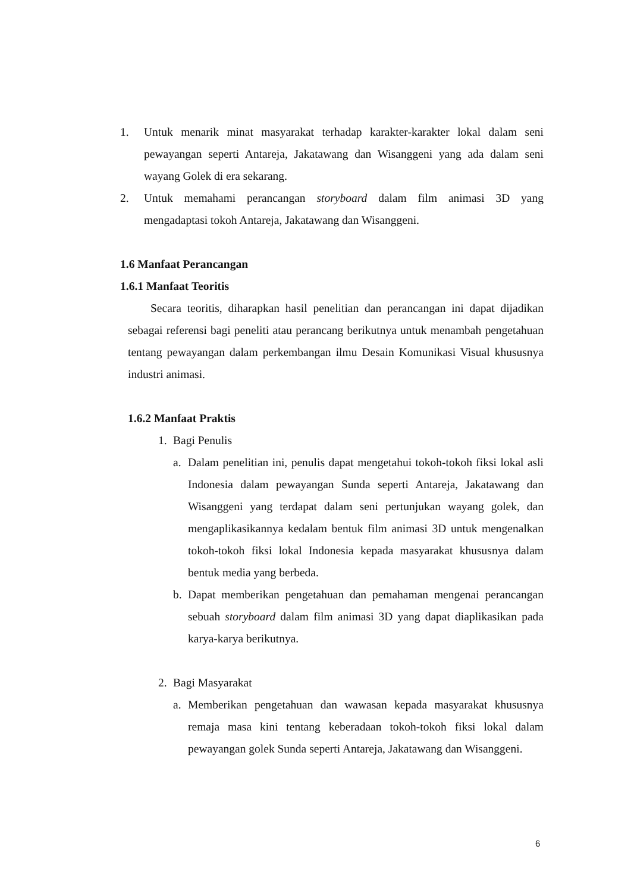1. Untuk menarik minat masyarakat terhadap karakter-karakter lokal dalam seni pewayangan seperti Antareja, Jakatawang dan Wisanggeni yang ada dalam seni wayang Golek di era sekarang.
2. Untuk memahami perancangan storyboard dalam film animasi 3D yang mengadaptasi tokoh Antareja, Jakatawang dan Wisanggeni.
1.6 Manfaat Perancangan
1.6.1 Manfaat Teoritis
Secara teoritis, diharapkan hasil penelitian dan perancangan ini dapat dijadikan sebagai referensi bagi peneliti atau perancang berikutnya untuk menambah pengetahuan tentang pewayangan dalam perkembangan ilmu Desain Komunikasi Visual khususnya industri animasi.
1.6.2 Manfaat Praktis
1. Bagi Penulis
a. Dalam penelitian ini, penulis dapat mengetahui tokoh-tokoh fiksi lokal asli Indonesia dalam pewayangan Sunda seperti Antareja, Jakatawang dan Wisanggeni yang terdapat dalam seni pertunjukan wayang golek, dan mengaplikasikannya kedalam bentuk film animasi 3D untuk mengenalkan tokoh-tokoh fiksi lokal Indonesia kepada masyarakat khususnya dalam bentuk media yang berbeda.
b. Dapat memberikan pengetahuan dan pemahaman mengenai perancangan sebuah storyboard dalam film animasi 3D yang dapat diaplikasikan pada karya-karya berikutnya.
2. Bagi Masyarakat
a. Memberikan pengetahuan dan wawasan kepada masyarakat khususnya remaja masa kini tentang keberadaan tokoh-tokoh fiksi lokal dalam pewayangan golek Sunda seperti Antareja, Jakatawang dan Wisanggeni.
6